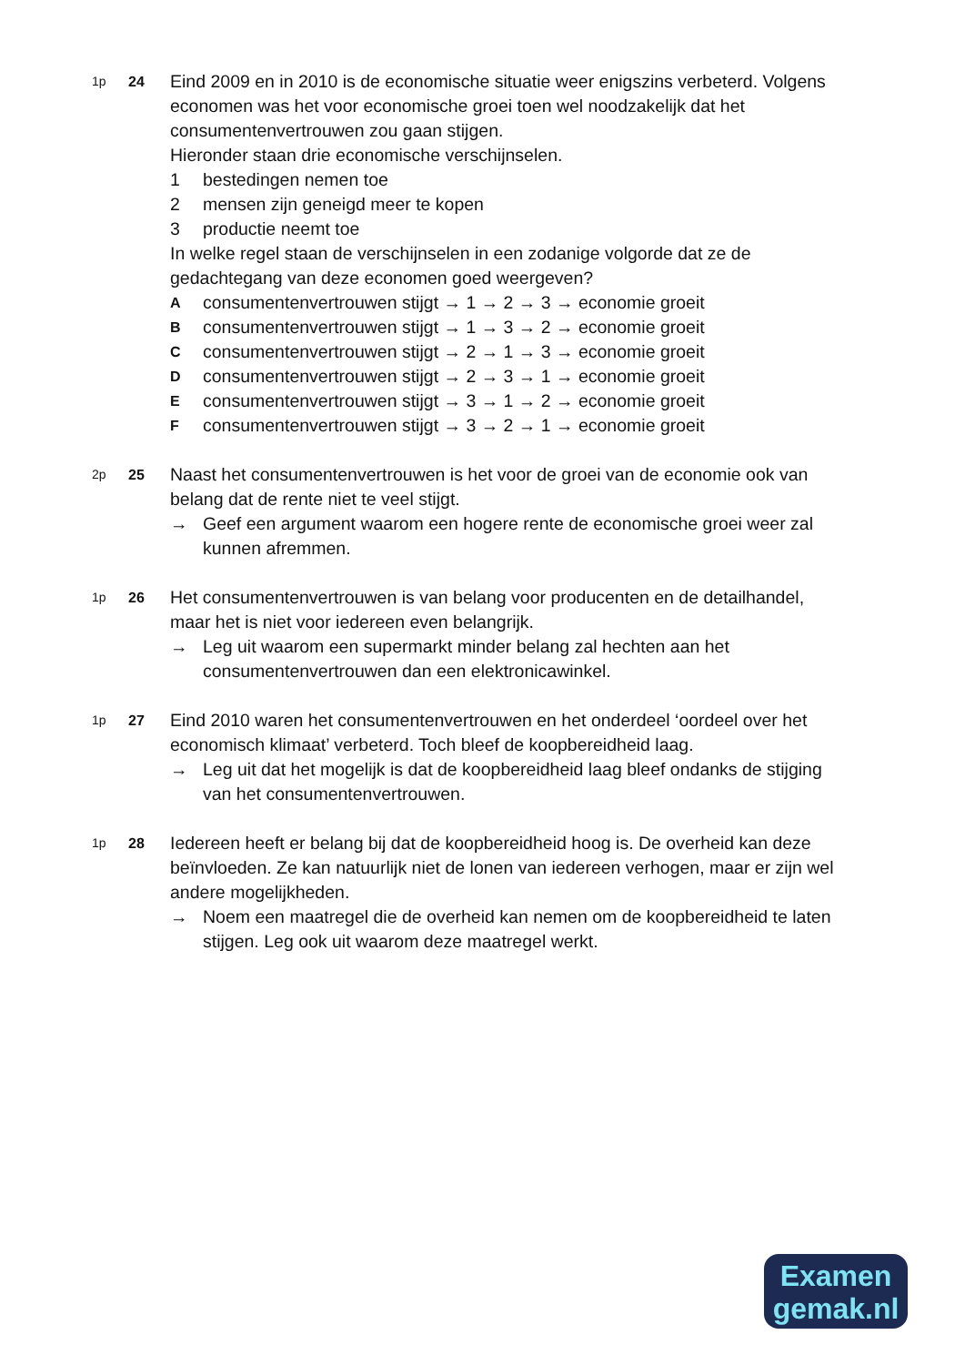1p 24
Eind 2009 en in 2010 is de economische situatie weer enigszins verbeterd. Volgens economen was het voor economische groei toen wel noodzakelijk dat het consumentenvertrouwen zou gaan stijgen.
Hieronder staan drie economische verschijnselen.
1 bestedingen nemen toe
2 mensen zijn geneigd meer te kopen
3 productie neemt toe
In welke regel staan de verschijnselen in een zodanige volgorde dat ze de gedachtegang van deze economen goed weergeven?
Aconsumentenvertrouwen stijgt → 1 → 2 → 3 → economie groeit
Bconsumentenvertrouwen stijgt → 1 → 3 → 2 → economie groeit
Cconsumentenvertrouwen stijgt → 2 → 1 → 3 → economie groeit
Dconsumentenvertrouwen stijgt → 2 → 3 → 1 → economie groeit
Econsumentenvertrouwen stijgt → 3 → 1 → 2 → economie groeit
Fconsumentenvertrouwen stijgt → 3 → 2 → 1 → economie groeit
2p 25
Naast het consumentenvertrouwen is het voor de groei van de economie ook van belang dat de rente niet te veel stijgt.
→ Geef een argument waarom een hogere rente de economische groei weer zal kunnen afremmen.
1p 26
Het consumentenvertrouwen is van belang voor producenten en de detailhandel, maar het is niet voor iedereen even belangrijk.
→ Leg uit waarom een supermarkt minder belang zal hechten aan het consumentenvertrouwen dan een elektronicawinkel.
1p 27
Eind 2010 waren het consumentenvertrouwen en het onderdeel ‘oordeel over het economisch klimaat’ verbeterd. Toch bleef de koopbereidheid laag.
→ Leg uit dat het mogelijk is dat de koopbereidheid laag bleef ondanks de stijging van het consumentenvertrouwen.
1p 28
Iedereen heeft er belang bij dat de koopbereidheid hoog is. De overheid kan deze beïnvloeden. Ze kan natuurlijk niet de lonen van iedereen verhogen, maar er zijn wel andere mogelijkheden.
→ Noem een maatregel die de overheid kan nemen om de koopbereidheid te laten stijgen. Leg ook uit waarom deze maatregel werkt.
Examen
gemak.nl